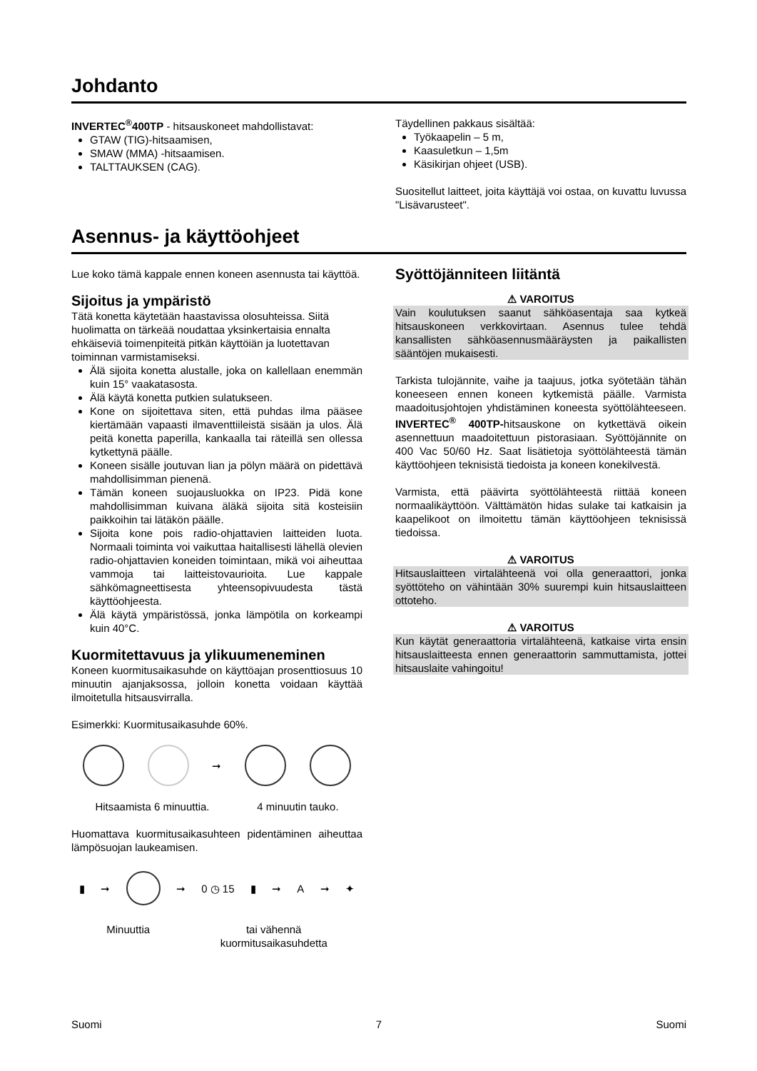Johdanto
INVERTEC<sup>®</sup>400TP - hitsauskoneet mahdollistavat:
GTAW (TIG)-hitsaamisen,
SMAW (MMA) -hitsaamisen.
TALTTAUKSEN (CAG).
Täydellinen pakkaus sisältää:
Työkaapelin – 5 m,
Kaasuletkun – 1,5m
Käsikirjan ohjeet (USB).
Suositellut laitteet, joita käyttäjä voi ostaa, on kuvattu luvussa "Lisävarusteet".
Asennus- ja käyttöohjeet
Lue koko tämä kappale ennen koneen asennusta tai käyttöä.
Sijoitus ja ympäristö
Tätä konetta käytetään haastavissa olosuhteissa. Siitä huolimatta on tärkeää noudattaa yksinkertaisia ennalta ehkäiseviä toimenpiteitä pitkän käyttöiän ja luotettavan toiminnan varmistamiseksi.
Älä sijoita konetta alustalle, joka on kallellaan enemmän kuin 15° vaakatasosta.
Älä käytä konetta putkien sulatukseen.
Kone on sijoitettava siten, että puhdas ilma pääsee kiertämään vapaasti ilmaventtiileistä sisään ja ulos. Älä peitä konetta paperilla, kankaalla tai räteillä sen ollessa kytkettynä päälle.
Koneen sisälle joutuvan lian ja pölyn määrä on pidettävä mahdollisimman pienenä.
Tämän koneen suojausluokka on IP23. Pidä kone mahdollisimman kuivana äläkä sijoita sitä kosteisiin paikkoihin tai lätäkön päälle.
Sijoita kone pois radio-ohjattavien laitteiden luota. Normaali toiminta voi vaikuttaa haitallisesti lähellä olevien radio-ohjattavien koneiden toimintaan, mikä voi aiheuttaa vammoja tai laitteistovaurioita. Lue kappale sähkömagneettisesta yhteensopivuudesta tästä käyttöohjeesta.
Älä käytä ympäristössä, jonka lämpötila on korkeampi kuin 40°C.
Kuormitettavuus ja ylikuumeneminen
Koneen kuormitusaikasuhde on käyttöajan prosenttiosuus 10 minuutin ajanjaksossa, jolloin konetta voidaan käyttää ilmoitetulla hitsausvirralla.
Esimerkki: Kuormitusaikasuhde 60%.
➞
Hitsaamista 6 minuuttia. 4 minuutin tauko.
Huomattava kuormitusaikasuhteen pidentäminen aiheuttaa lämpösuojan laukeamisen.
▮ ➞
➞ 0 ◷ 15 ▮ ➞ A ➞ ✦
Minuuttia tai vähennä
kuormitusaikasuhdetta
Syöttöjänniteen liitäntä
⚠ VAROITUS
Vain koulutuksen saanut sähköasentaja saa kytkeä hitsauskoneen verkkovirtaan. Asennus tulee tehdä kansallisten sähköasennusmääräysten ja paikallisten sääntöjen mukaisesti.
Tarkista tulojännite, vaihe ja taajuus, jotka syötetään tähän koneeseen ennen koneen kytkemistä päälle. Varmista maadoitusjohtojen yhdistäminen koneesta syöttölähteeseen. INVERTEC<sup>®</sup> 400TP-hitsauskone on kytkettävä oikein asennettuun maadoitettuun pistorasiaan. Syöttöjännite on 400 Vac 50/60 Hz. Saat lisätietoja syöttölähteestä tämän käyttöohjeen teknisistä tiedoista ja koneen konekilvestä.
Varmista, että päävirta syöttölähteestä riittää koneen normaalikäyttöön. Välttämätön hidas sulake tai katkaisin ja kaapelikoot on ilmoitettu tämän käyttöohjeen teknisissä tiedoissa.
⚠ VAROITUS
Hitsauslaitteen virtalähteenä voi olla generaattori, jonka syöttöteho on vähintään 30% suurempi kuin hitsauslaitteen ottoteho.
⚠ VAROITUS
Kun käytät generaattoria virtalähteenä, katkaise virta ensin hitsauslaitteesta ennen generaattorin sammuttamista, jottei hitsauslaite vahingoitu!
Suomi 7 Suomi